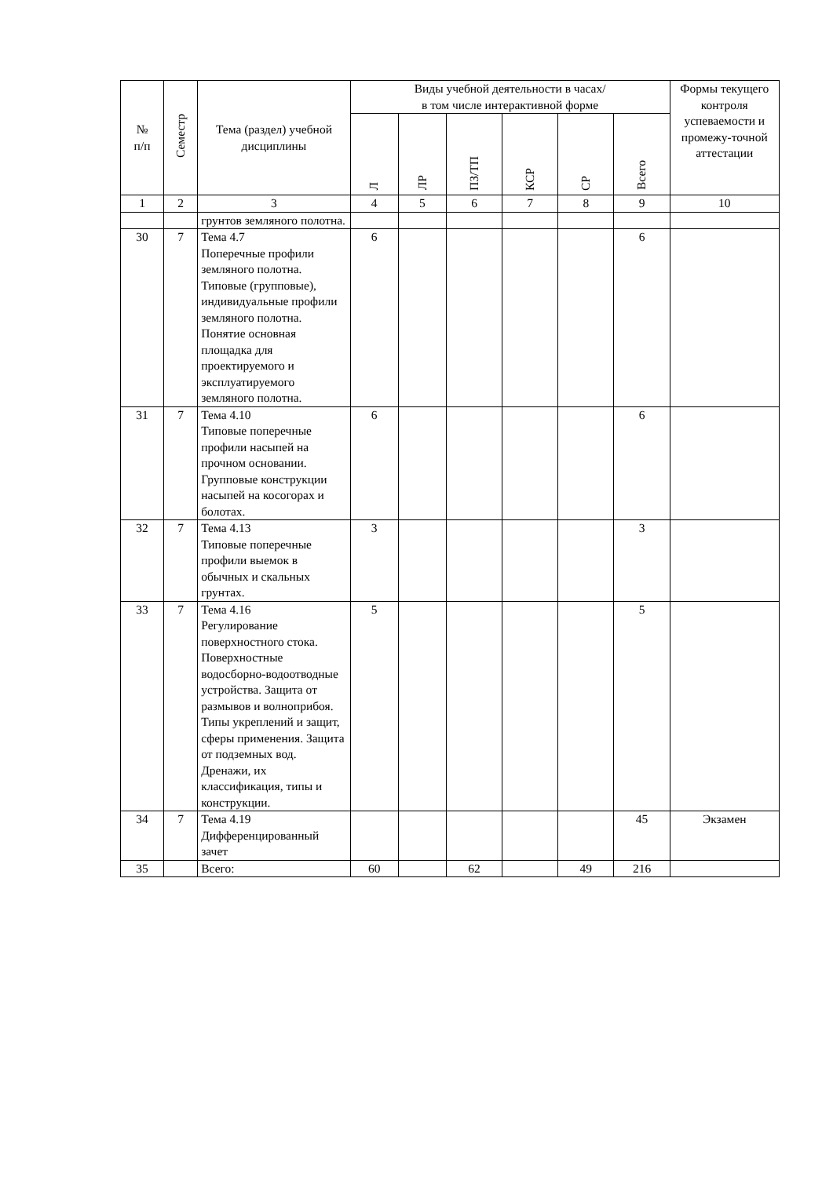| № п/п | Семестр | Тема (раздел) учебной дисциплины | Виды учебной деятельности в часах/ в том числе интерактивной форме | | | | | | Формы текущего контроля успеваемости и промежу-точной аттестации |
| --- | --- | --- | --- | --- | --- | --- | --- | --- | --- |
| | | | Л | ЛР | ПЗ/ТП | КСР | СР | Всего | |
| 1 | 2 | 3 | 4 | 5 | 6 | 7 | 8 | 9 | 10 |
| | | грунтов земляного полотна. | | | | | | | |
| 30 | 7 | Тема 4.7 Поперечные профили земляного полотна. Типовые (групповые), индивидуальные профили земляного полотна. Понятие основная площадка для проектируемого и эксплуатируемого земляного полотна. | 6 | | | | | 6 | |
| 31 | 7 | Тема 4.10 Типовые поперечные профили насыпей на прочном основании. Групповые конструкции насыпей на косогорах и болотах. | 6 | | | | | 6 | |
| 32 | 7 | Тема 4.13 Типовые поперечные профили выемок в обычных и скальных грунтах. | 3 | | | | | 3 | |
| 33 | 7 | Тема 4.16 Регулирование поверхностного стока. Поверхностные водосборно-водоотводные устройства. Защита от размывов и волноприбоя. Типы укреплений и защит, сферы применения. Защита от подземных вод. Дренажи, их классификация, типы и конструкции. | 5 | | | | | 5 | |
| 34 | 7 | Тема 4.19 Дифференцированный зачет | | | | | | 45 | Экзамен |
| 35 | | Всего: | 60 | | 62 | | 49 | 216 | |